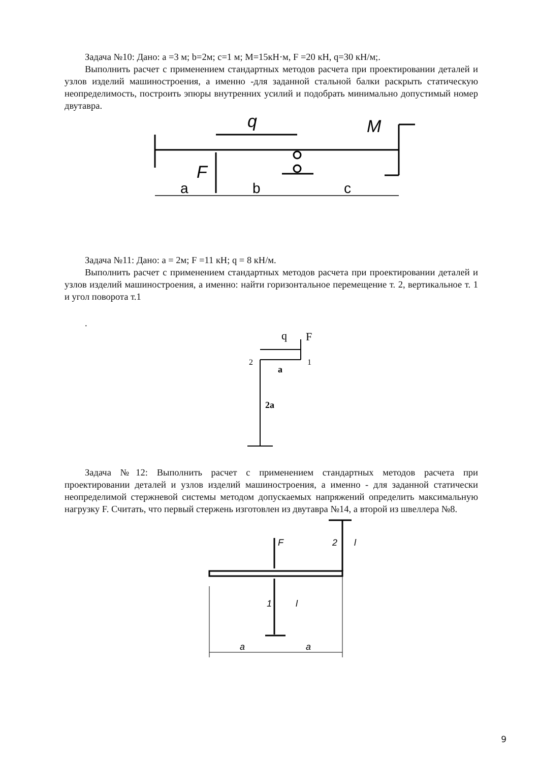Задача №10: Дано: a =3 м; b=2м; c=1 м; M=15кН·м, F =20 кН, q=30 кН/м;.
Выполнить расчет с применением стандартных методов расчета при проектировании деталей и узлов изделий машиностроения, а именно -для заданной стальной балки раскрыть статическую неопределимость, построить эпюры внутренних усилий и подобрать минимально допустимый номер двутавра.
q
M
F
a
b
c
Задача №11: Дано: a = 2м; F =11 кН; q = 8 кН/м.
Выполнить расчет с применением стандартных методов расчета при проектировании деталей и узлов изделий машиностроения, а именно: найти горизонтальное перемещение т. 2, вертикальное т. 1 и угол поворота т.1
.
q
F
2
1
a
2a
Задача №12: Выполнить расчет с применением стандартных методов расчета при проектировании деталей и узлов изделий машиностроения, а именно - для заданной статически неопределимой стержневой системы методом допускаемых напряжений определить максимальную нагрузку F. Считать, что первый стержень изготовлен из двутавра №14, а второй из швеллера №8.
F
2
1
l
l
a
a
9